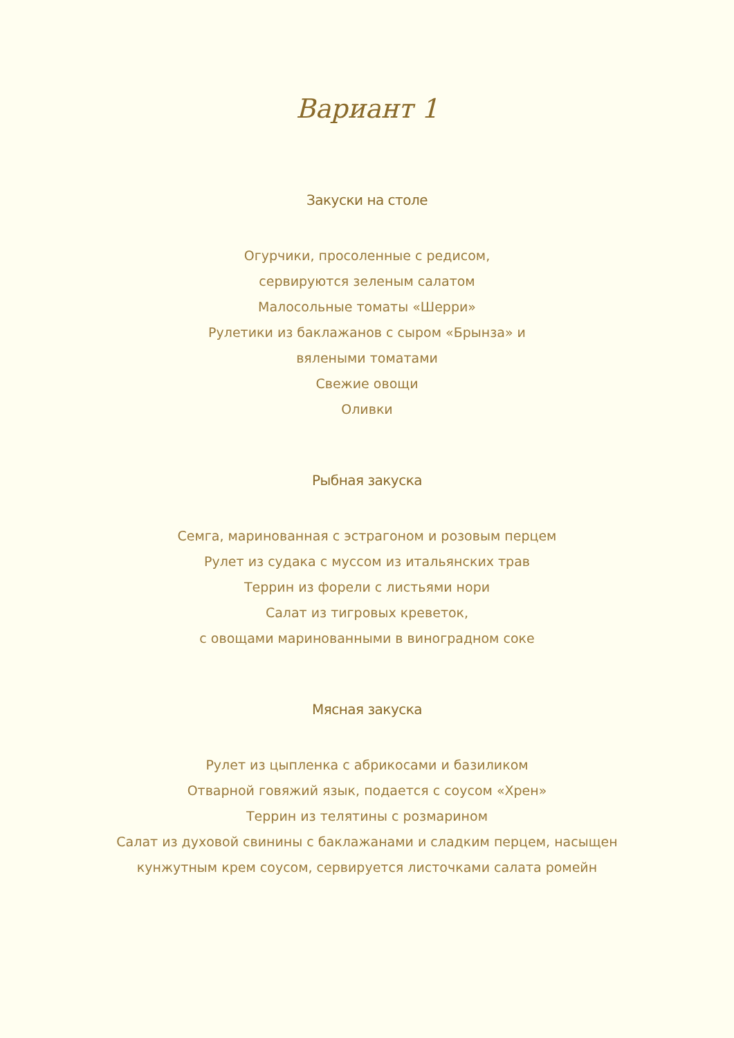Вариант 1
Закуски на столе
Огурчики, просоленные с редисом,
сервируются зеленым салатом
Малосольные томаты «Шерри»
Рулетики из баклажанов с сыром «Брынза» и
вялеными томатами
Свежие овощи
Оливки
Рыбная закуска
Семга, маринованная с эстрагоном и розовым перцем
Рулет из судака с муссом из итальянских трав
Террин из форели с листьями нори
Салат из тигровых креветок,
с овощами маринованными в виноградном соке
Мясная закуска
Рулет из цыпленка с абрикосами и базиликом
Отварной говяжий язык, подается с соусом «Хрен»
Террин из телятины с розмарином
Салат из духовой свинины с баклажанами и сладким перцем, насыщен
кунжутным крем соусом, сервируется листочками салата ромейн